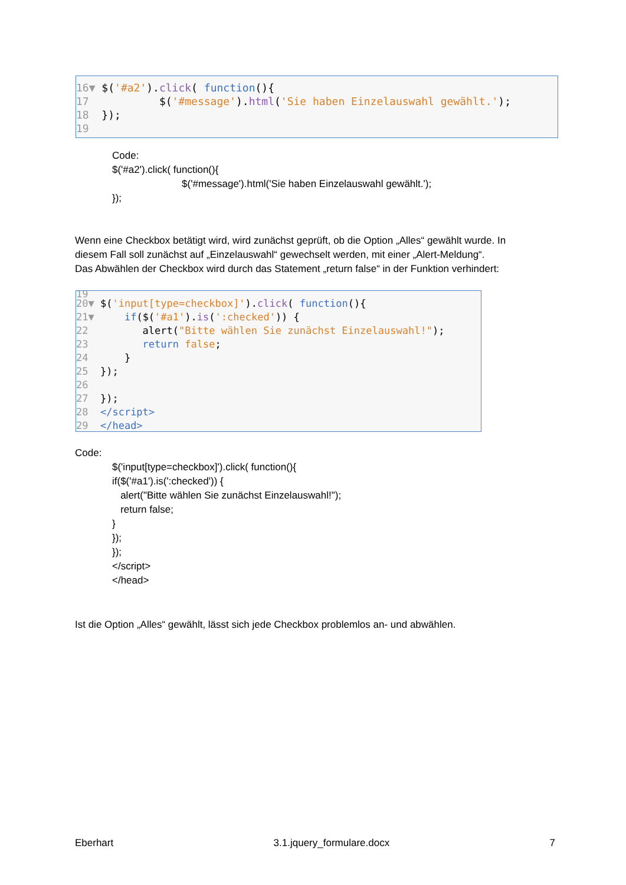16▼ $('#a2').click( function(){
17 $('#message').html('Sie haben Einzelauswahl gewählt.');
18 });
19
Code: $('#a2').click( function(){ $('#message').html('Sie haben Einzelauswahl gewählt.'); });
Wenn eine Checkbox betätigt wird, wird zunächst geprüft, ob die Option „Alles“ gewählt wurde. In diesem Fall soll zunächst auf „Einzelauswahl“ gewechselt werden, mit einer „Alert-Meldung“. Das Abwählen der Checkbox wird durch das Statement „return false“ in der Funktion verhindert:
19
20▼ $('input[type=checkbox]').click( function(){
21▼ if($('#a1').is(':checked')) {
22 alert("Bitte wählen Sie zunächst Einzelauswahl!");
23 return false;
24 }
25 });
26
27 });
28 </script>
29 </head>
Code:
$('input[type=checkbox]').click( function(){ if($('#a1').is(':checked')) { alert("Bitte wählen Sie zunächst Einzelauswahl!"); return false; } }); }); </script> </head>
Ist die Option „Alles“ gewählt, lässt sich jede Checkbox problemlos an- und abwählen.
Eberhart 3.1.jquery_formulare.docx 7